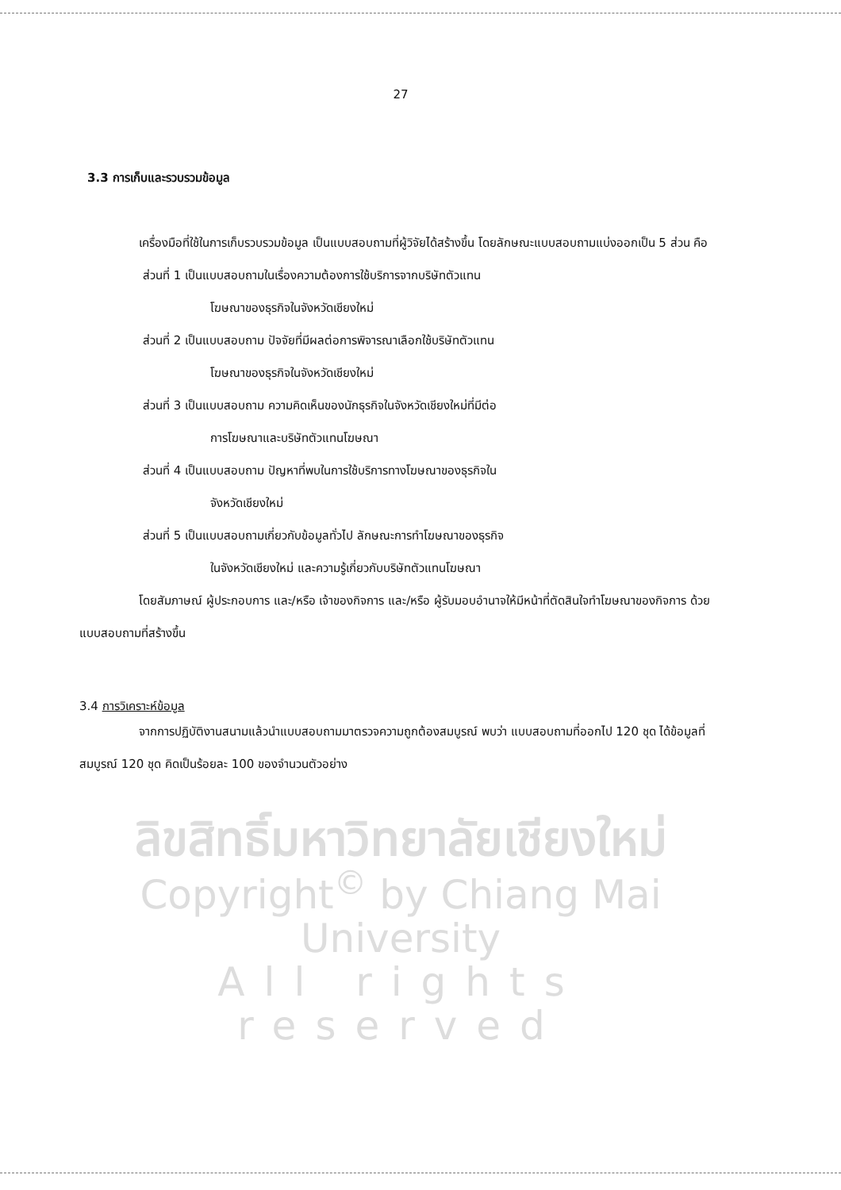27
3.3 การเก็บและรวบรวมข้อมูล
เครื่องมือที่ใช้ในการเก็บรวบรวมข้อมูล เป็นแบบสอบถามที่ผู้วิจัยได้สร้างขึ้น โดยลักษณะแบบสอบถามแบ่งออกเป็น 5 ส่วน คือ
ส่วนที่ 1 เป็นแบบสอบถามในเรื่องความต้องการใช้บริการจากบริษัทตัวแทน
โฆษณาของธุรกิจในจังหวัดเชียงใหม่
ส่วนที่ 2 เป็นแบบสอบถาม ปัจจัยที่มีผลต่อการพิจารณาเลือกใช้บริษัทตัวแทน
โฆษณาของธุรกิจในจังหวัดเชียงใหม่
ส่วนที่ 3 เป็นแบบสอบถาม ความคิดเห็นของนักธุรกิจในจังหวัดเชียงใหม่ที่มีต่อ
การโฆษณาและบริษัทตัวแทนโฆษณา
ส่วนที่ 4 เป็นแบบสอบถาม ปัญหาที่พบในการใช้บริการทางโฆษณาของธุรกิจใน
จังหวัดเชียงใหม่
ส่วนที่ 5 เป็นแบบสอบถามเกี่ยวกับข้อมูลทั่วไป ลักษณะการทำโฆษณาของธุรกิจ
ในจังหวัดเชียงใหม่ และความรู้เกี่ยวกับบริษัทตัวแทนโฆษณา
โดยสัมภาษณ์ ผู้ประกอบการ และ/หรือ เจ้าของกิจการ และ/หรือ ผู้รับมอบอำนาจให้มีหน้าที่ตัดสินใจทำโฆษณาของกิจการ ด้วยแบบสอบถามที่สร้างขึ้น
3.4 การวิเคราะห์ข้อมูล
จากการปฏิบัติงานสนามแล้วนำแบบสอบถามมาตรวจความถูกต้องสมบูรณ์ พบว่า แบบสอบถามที่ออกไป 120 ชุด ได้ข้อมูลที่สมบูรณ์ 120 ชุด คิดเป็นร้อยละ 100 ของจำนวนตัวอย่าง
ลิขสิทธิ์มหาวิทยาลัยเชียงใหม่
Copyright<sup>©</sup> by Chiang Mai University
All rights reserved